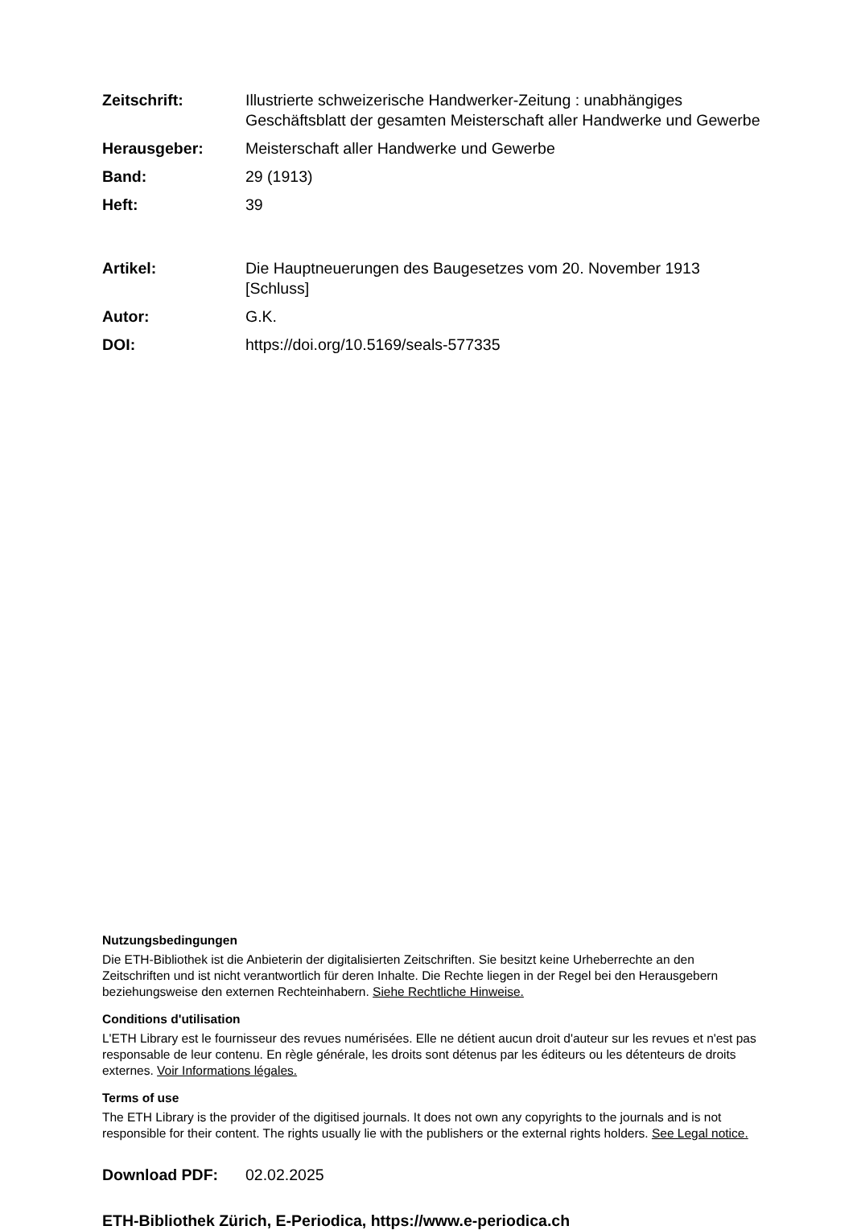Zeitschrift: Illustrierte schweizerische Handwerker-Zeitung : unabhängiges Geschäftsblatt der gesamten Meisterschaft aller Handwerke und Gewerbe
Herausgeber: Meisterschaft aller Handwerke und Gewerbe
Band: 29 (1913)
Heft: 39
Artikel: Die Hauptneuerungen des Baugesetzes vom 20. November 1913 [Schluss]
Autor: G.K.
DOI: https://doi.org/10.5169/seals-577335
Nutzungsbedingungen
Die ETH-Bibliothek ist die Anbieterin der digitalisierten Zeitschriften. Sie besitzt keine Urheberrechte an den Zeitschriften und ist nicht verantwortlich für deren Inhalte. Die Rechte liegen in der Regel bei den Herausgebern beziehungsweise den externen Rechteinhabern. Siehe Rechtliche Hinweise.
Conditions d'utilisation
L'ETH Library est le fournisseur des revues numérisées. Elle ne détient aucun droit d'auteur sur les revues et n'est pas responsable de leur contenu. En règle générale, les droits sont détenus par les éditeurs ou les détenteurs de droits externes. Voir Informations légales.
Terms of use
The ETH Library is the provider of the digitised journals. It does not own any copyrights to the journals and is not responsible for their content. The rights usually lie with the publishers or the external rights holders. See Legal notice.
Download PDF: 02.02.2025
ETH-Bibliothek Zürich, E-Periodica, https://www.e-periodica.ch